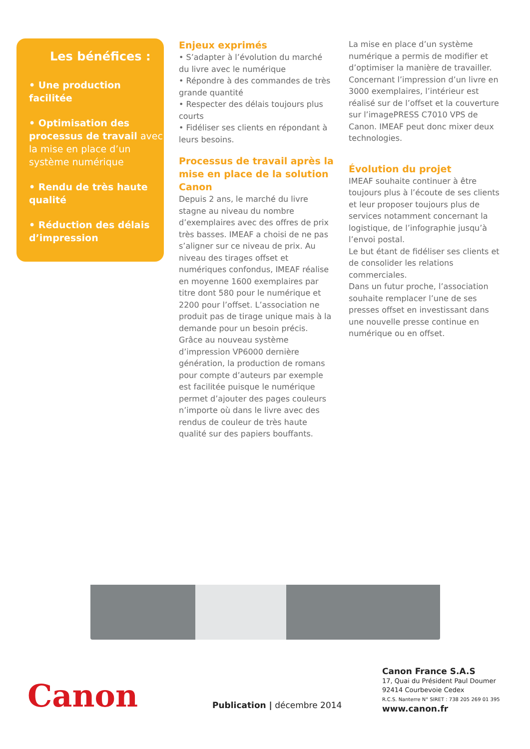Les bénéfices :
• Une production facilitée
• Optimisation des processus de travail avec la mise en place d’un système numérique
• Rendu de très haute qualité
• Réduction des délais d’impression
Enjeux exprimés
• S’adapter à l’évolution du marché du livre avec le numérique
• Répondre à des commandes de très grande quantité
• Respecter des délais toujours plus courts
• Fidéliser ses clients en répondant à leurs besoins.
Processus de travail après la mise en place de la solution Canon
Depuis 2 ans, le marché du livre stagne au niveau du nombre d’exemplaires avec des offres de prix très basses. IMEAF a choisi de ne pas s’aligner sur ce niveau de prix. Au niveau des tirages offset et numériques confondus, IMEAF réalise en moyenne 1600 exemplaires par titre dont 580 pour le numérique et 2200 pour l’offset. L’association ne produit pas de tirage unique mais à la demande pour un besoin précis. Grâce au nouveau système d’impression VP6000 dernière génération, la production de romans pour compte d’auteurs par exemple est facilitée puisque le numérique permet d’ajouter des pages couleurs n’importe où dans le livre avec des rendus de couleur de très haute qualité sur des papiers bouffants.
La mise en place d’un système numérique a permis de modifier et d’optimiser la manière de travailler. Concernant l’impression d’un livre en 3000 exemplaires, l’intérieur est réalisé sur de l’offset et la couverture sur l’imagePRESS C7010 VPS de Canon. IMEAF peut donc mixer deux technologies.
Évolution du projet
IMEAF souhaite continuer à être toujours plus à l’écoute de ses clients et leur proposer toujours plus de services notamment concernant la logistique, de l’infographie jusqu’à l’envoi postal.
Le but étant de fidéliser ses clients et de consolider les relations commerciales.
Dans un futur proche, l’association souhaite remplacer l’une de ses presses offset en investissant dans une nouvelle presse continue en numérique ou en offset.
Canon
Publication | décembre 2014
Canon France S.A.S
17, Quai du Président Paul Doumer
92414 Courbevoie Cedex
R.C.S. Nanterre N° SIRET : 738 205 269 01 395
www.canon.fr